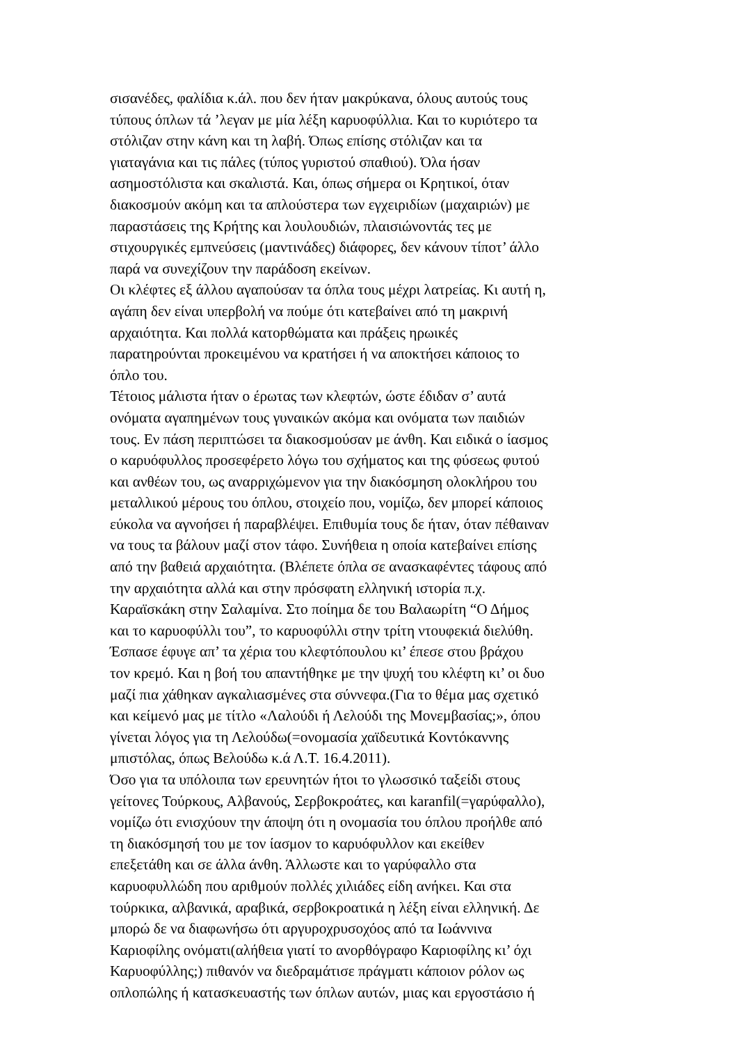σισανέδες, φαλίδια κ.άλ. που δεν ήταν μακρύκανα, όλους αυτούς τους
τύπους όπλων τά ’λεγαν με μία λέξη καρυοφύλλια. Και το κυριότερο τα
στόλιζαν στην κάνη και τη λαβή. Όπως επίσης στόλιζαν και τα
γιαταγάνια και τις πάλες (τύπος γυριστού σπαθιού). Όλα ήσαν
ασημοστόλιστα και σκαλιστά. Και, όπως σήμερα οι Κρητικοί, όταν
διακοσμούν ακόμη και τα απλούστερα των εγχειριδίων (μαχαιριών) με
παραστάσεις της Κρήτης και λουλουδιών, πλαισιώνοντάς τες με
στιχουργικές εμπνεύσεις (μαντινάδες) διάφορες, δεν κάνουν τίποτ’ άλλο
παρά να συνεχίζουν την παράδοση εκείνων.
Οι κλέφτες εξ άλλου αγαπούσαν τα όπλα τους μέχρι λατρείας. Κι αυτή η,
αγάπη δεν είναι υπερβολή να πούμε ότι κατεβαίνει από τη μακρινή
αρχαιότητα. Και πολλά κατορθώματα και πράξεις ηρωικές
παρατηρούνται προκειμένου να κρατήσει ή να αποκτήσει κάποιος το
όπλο του.
Τέτοιος μάλιστα ήταν ο έρωτας των κλεφτών, ώστε έδιδαν σ’ αυτά
ονόματα αγαπημένων τους γυναικών ακόμα και ονόματα των παιδιών
τους. Εν πάση περιπτώσει τα διακοσμούσαν με άνθη. Και ειδικά ο ίασμος
ο καρυόφυλλος προσεφέρετο λόγω του σχήματος και της φύσεως φυτού
και ανθέων του, ως αναρριχώμενον για την διακόσμηση ολοκλήρου του
μεταλλικού μέρους του όπλου, στοιχείο που, νομίζω, δεν μπορεί κάποιος
εύκολα να αγνοήσει ή παραβλέψει. Επιθυμία τους δε ήταν, όταν πέθαιναν
να τους τα βάλουν μαζί στον τάφο. Συνήθεια η οποία κατεβαίνει επίσης
από την βαθειά αρχαιότητα. (Βλέπετε όπλα σε ανασκαφέντες τάφους από
την αρχαιότητα αλλά και στην πρόσφατη ελληνική ιστορία π.χ.
Καραϊσκάκη στην Σαλαμίνα. Στο ποίημα δε του Βαλαωρίτη “Ο Δήμος
και το καρυοφύλλι του”, το καρυοφύλλι στην τρίτη ντουφεκιά διελύθη.
Έσπασε έφυγε απ’ τα χέρια του κλεφτόπουλου κι’ έπεσε στου βράχου
τον κρεμό. Και η βοή του απαντήθηκε με την ψυχή του κλέφτη κι’ οι δυο
μαζί πια χάθηκαν αγκαλιασμένες στα σύννεφα.(Για το θέμα μας σχετικό
και κείμενό μας με τίτλο «Λαλούδι ή Λελούδι της Μονεμβασίας;», όπου
γίνεται λόγος για τη Λελούδω(=ονομασία χαϊδευτικά Κοντόκαννης
μπιστόλας, όπως Βελούδω κ.ά Λ.Τ. 16.4.2011).
Όσο για τα υπόλοιπα των ερευνητών ήτοι το γλωσσικό ταξείδι στους
γείτονες Τούρκους, Αλβανούς, Σερβοκροάτες, και karanfil(=γαρύφαλλο),
νομίζω ότι ενισχύουν την άποψη ότι η ονομασία του όπλου προήλθε από
τη διακόσμησή του με τον ίασμον το καρυόφυλλον και εκείθεν
επεξετάθη και σε άλλα άνθη. Άλλωστε και το γαρύφαλλο στα
καρυοφυλλώδη που αριθμούν πολλές χιλιάδες είδη ανήκει. Και στα
τούρκικα, αλβανικά, αραβικά, σερβοκροατικά η λέξη είναι ελληνική. Δε
μπορώ δε να διαφωνήσω ότι αργυροχρυσοχόος από τα Ιωάννινα
Καριοφίλης ονόματι(αλήθεια γιατί το ανορθόγραφο Καριοφίλης κι’ όχι
Καρυοφύλλης;) πιθανόν να διεδραμάτισε πράγματι κάποιον ρόλον ως
οπλοπώλης ή κατασκευαστής των όπλων αυτών, μιας και εργοστάσιο ή